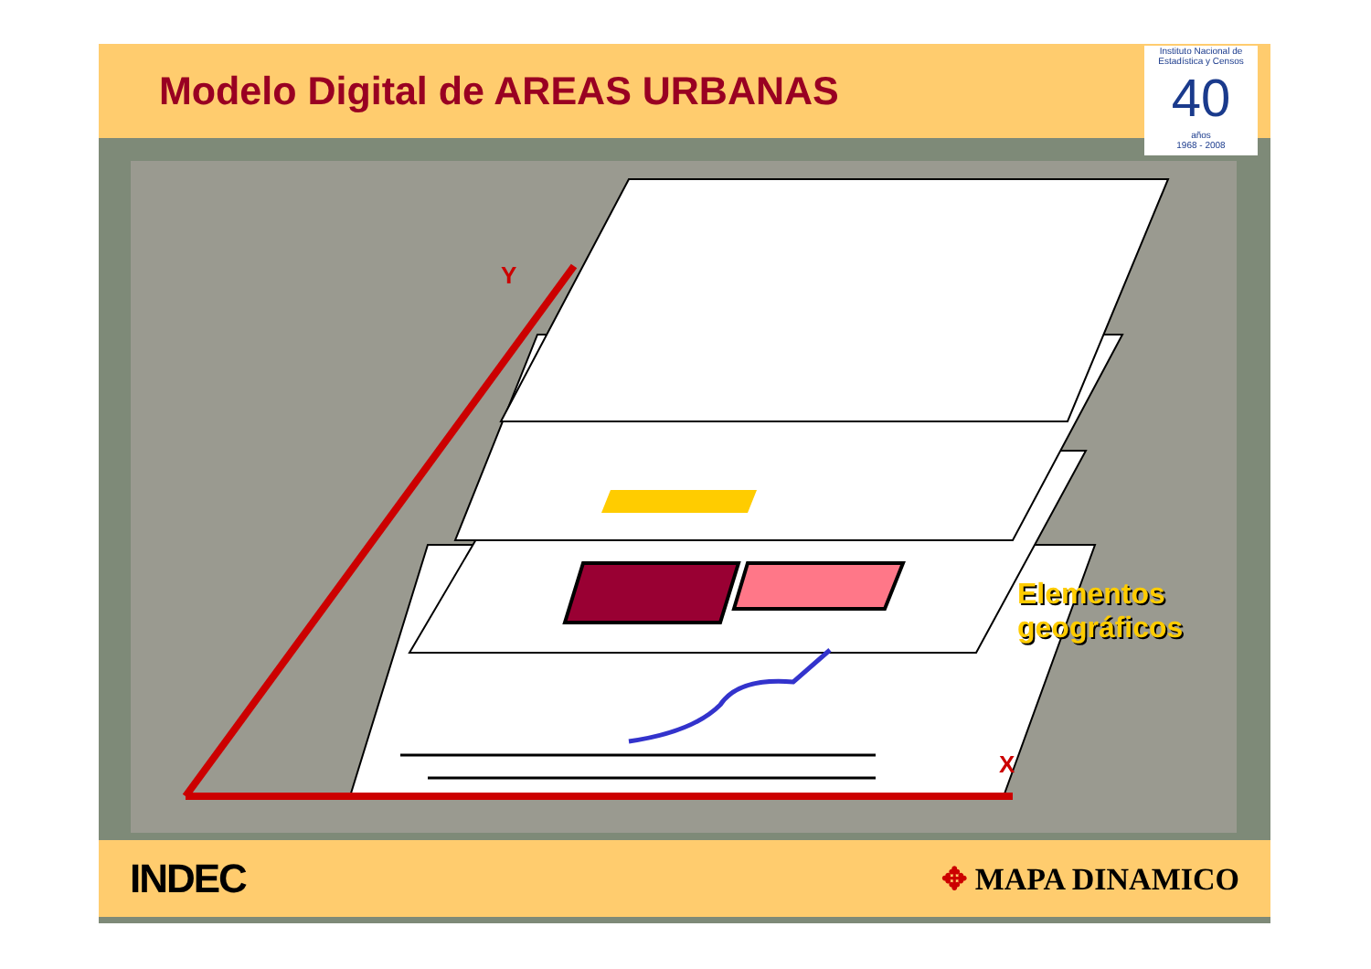Modelo Digital de AREAS URBANAS
Instituto Nacional de Estadística y Censos
40
años
1968 - 2008
Y
X
Elementos
geográficos
INDEC ✥ MAPA DINAMICO